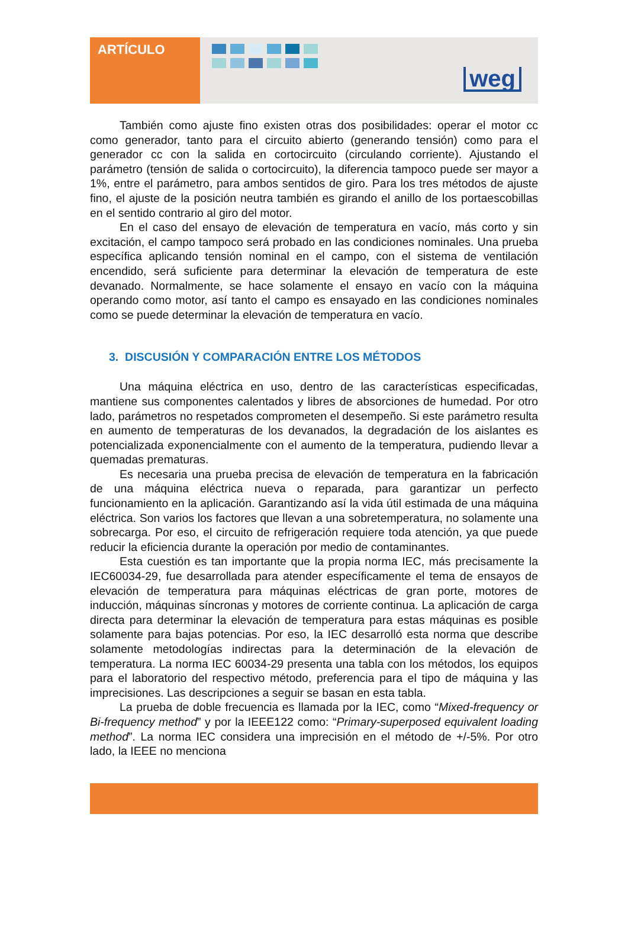ARTÍCULO
weg
También como ajuste fino existen otras dos posibilidades: operar el motor cc como generador, tanto para el circuito abierto (generando tensión) como para el generador cc con la salida en cortocircuito (circulando corriente). Ajustando el parámetro (tensión de salida o cortocircuito), la diferencia tampoco puede ser mayor a 1%, entre el parámetro, para ambos sentidos de giro. Para los tres métodos de ajuste fino, el ajuste de la posición neutra también es girando el anillo de los portaescobillas en el sentido contrario al giro del motor.
En el caso del ensayo de elevación de temperatura en vacío, más corto y sin excitación, el campo tampoco será probado en las condiciones nominales. Una prueba específica aplicando tensión nominal en el campo, con el sistema de ventilación encendido, será suficiente para determinar la elevación de temperatura de este devanado. Normalmente, se hace solamente el ensayo en vacío con la máquina operando como motor, así tanto el campo es ensayado en las condiciones nominales como se puede determinar la elevación de temperatura en vacío.
3. DISCUSIÓN Y COMPARACIÓN ENTRE LOS MÉTODOS
Una máquina eléctrica en uso, dentro de las características especificadas, mantiene sus componentes calentados y libres de absorciones de humedad. Por otro lado, parámetros no respetados comprometen el desempeño. Si este parámetro resulta en aumento de temperaturas de los devanados, la degradación de los aislantes es potencializada exponencialmente con el aumento de la temperatura, pudiendo llevar a quemadas prematuras.
Es necesaria una prueba precisa de elevación de temperatura en la fabricación de una máquina eléctrica nueva o reparada, para garantizar un perfecto funcionamiento en la aplicación. Garantizando así la vida útil estimada de una máquina eléctrica. Son varios los factores que llevan a una sobretemperatura, no solamente una sobrecarga. Por eso, el circuito de refrigeración requiere toda atención, ya que puede reducir la eficiencia durante la operación por medio de contaminantes.
Esta cuestión es tan importante que la propia norma IEC, más precisamente la IEC60034-29, fue desarrollada para atender específicamente el tema de ensayos de elevación de temperatura para máquinas eléctricas de gran porte, motores de inducción, máquinas síncronas y motores de corriente continua. La aplicación de carga directa para determinar la elevación de temperatura para estas máquinas es posible solamente para bajas potencias. Por eso, la IEC desarrolló esta norma que describe solamente metodologías indirectas para la determinación de la elevación de temperatura. La norma IEC 60034-29 presenta una tabla con los métodos, los equipos para el laboratorio del respectivo método, preferencia para el tipo de máquina y las imprecisiones. Las descripciones a seguir se basan en esta tabla.
La prueba de doble frecuencia es llamada por la IEC, como “Mixed-frequency or Bi-frequency method” y por la IEEE122 como: “Primary-superposed equivalent loading method”. La norma IEC considera una imprecisión en el método de +/-5%. Por otro lado, la IEEE no menciona